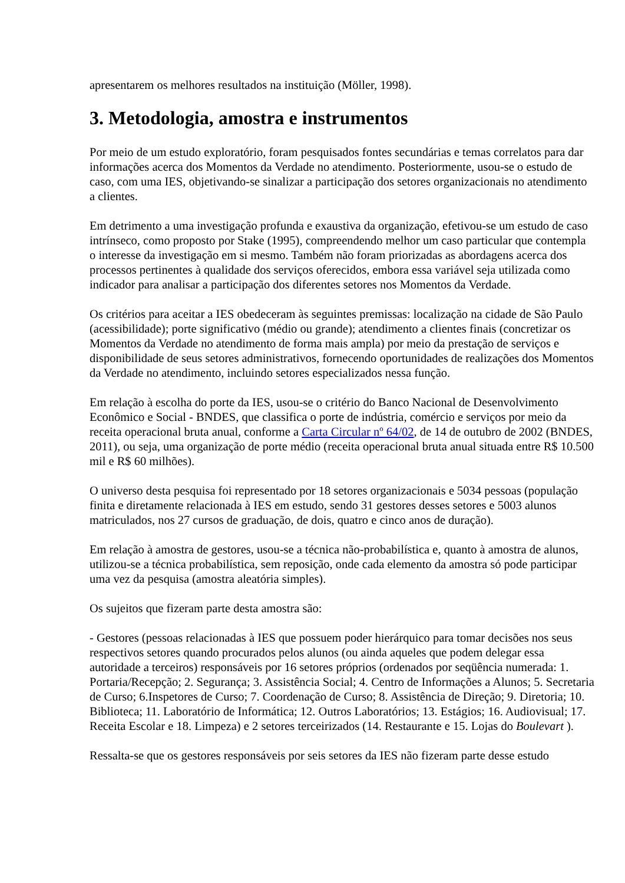apresentarem os melhores resultados na instituição (Möller, 1998).
3. Metodologia, amostra e instrumentos
Por meio de um estudo exploratório, foram pesquisados fontes secundárias e temas correlatos para dar informações acerca dos Momentos da Verdade no atendimento. Posteriormente, usou-se o estudo de caso, com uma IES, objetivando-se sinalizar a participação dos setores organizacionais no atendimento a clientes.
Em detrimento a uma investigação profunda e exaustiva da organização, efetivou-se um estudo de caso intrínseco, como proposto por Stake (1995), compreendendo melhor um caso particular que contempla o interesse da investigação em si mesmo. Também não foram priorizadas as abordagens acerca dos processos pertinentes à qualidade dos serviços oferecidos, embora essa variável seja utilizada como indicador para analisar a participação dos diferentes setores nos Momentos da Verdade.
Os critérios para aceitar a IES obedeceram às seguintes premissas: localização na cidade de São Paulo (acessibilidade); porte significativo (médio ou grande); atendimento a clientes finais (concretizar os Momentos da Verdade no atendimento de forma mais ampla) por meio da prestação de serviços e disponibilidade de seus setores administrativos, fornecendo oportunidades de realizações dos Momentos da Verdade no atendimento, incluindo setores especializados nessa função.
Em relação à escolha do porte da IES, usou-se o critério do Banco Nacional de Desenvolvimento Econômico e Social - BNDES, que classifica o porte de indústria, comércio e serviços por meio da receita operacional bruta anual, conforme a Carta Circular nº 64/02, de 14 de outubro de 2002 (BNDES, 2011), ou seja, uma organização de porte médio (receita operacional bruta anual situada entre R$ 10.500 mil e R$ 60 milhões).
O universo desta pesquisa foi representado por 18 setores organizacionais e 5034 pessoas (população finita e diretamente relacionada à IES em estudo, sendo 31 gestores desses setores e 5003 alunos matriculados, nos 27 cursos de graduação, de dois, quatro e cinco anos de duração).
Em relação à amostra de gestores, usou-se a técnica não-probabilística e, quanto à amostra de alunos, utilizou-se a técnica probabilística, sem reposição, onde cada elemento da amostra só pode participar uma vez da pesquisa (amostra aleatória simples).
Os sujeitos que fizeram parte desta amostra são:
- Gestores (pessoas relacionadas à IES que possuem poder hierárquico para tomar decisões nos seus respectivos setores quando procurados pelos alunos (ou ainda aqueles que podem delegar essa autoridade a terceiros) responsáveis por 16 setores próprios (ordenados por seqüência numerada: 1. Portaria/Recepção; 2. Segurança; 3. Assistência Social; 4. Centro de Informações a Alunos; 5. Secretaria de Curso; 6.Inspetores de Curso; 7. Coordenação de Curso; 8. Assistência de Direção; 9. Diretoria; 10. Biblioteca; 11. Laboratório de Informática; 12. Outros Laboratórios; 13. Estágios; 16. Audiovisual; 17. Receita Escolar e 18. Limpeza) e 2 setores terceirizados (14. Restaurante e 15. Lojas do Boulevart ).
Ressalta-se que os gestores responsáveis por seis setores da IES não fizeram parte desse estudo